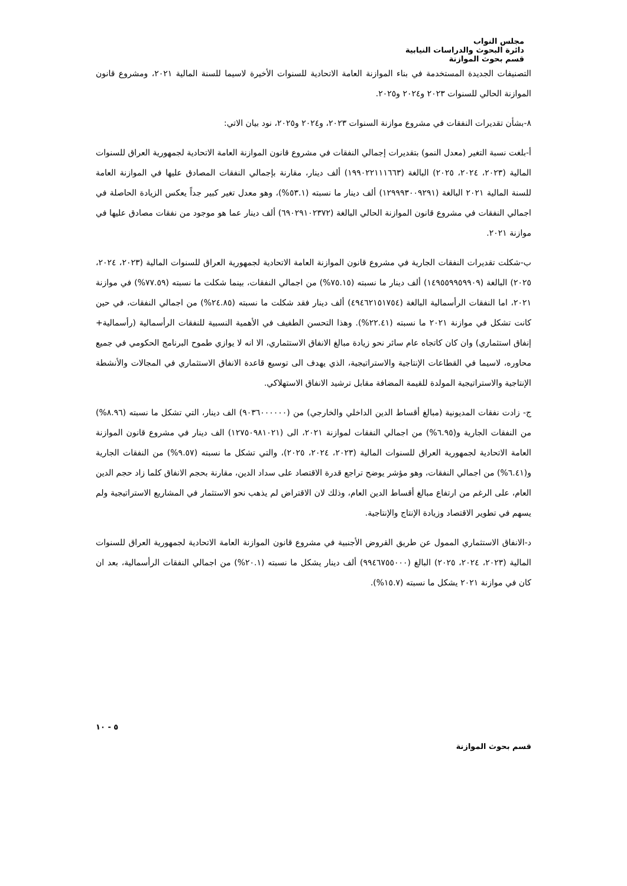مجلس النواب
دائرة البحوث والدراسات النيابية
قسم بحوث الموازنة
التصنيفات الجديدة المستخدمة في بناء الموازنة العامة الاتحادية للسنوات الأخيرة لاسيما للسنة المالية ٢٠٢١، ومشروع قانون الموازنة الحالي للسنوات ٢٠٢٣ و٢٠٢٤ و٢٠٢٥.
٨-بشأن تقديرات النفقات في مشروع موازنة السنوات ٢٠٢٣، و٢٠٢٤ و٢٠٢٥، نود بيان الاتي:
أ-بلغت نسبة التغير (معدل النمو) بتقديرات إجمالي النفقات في مشروع قانون الموازنة العامة الاتحادية لجمهورية العراق للسنوات المالية (٢٠٢٣، ٢٠٢٤، ٢٠٢٥) البالغة (١٩٩٠٢٢١١١٦٦٣) ألف دينار، مقارنة بإجمالي النفقات المصادق عليها في الموازنة العامة للسنة المالية ٢٠٢١ البالغة (١٢٩٩٩٣٠٠٩٢٩١) ألف دينار ما نسبته (٥٣.١%)، وهو معدل تغير كبير جداً يعكس الزيادة الحاصلة في اجمالي النفقات في مشروع قانون الموازنة الحالي البالغة (٦٩٠٢٩١٠٢٣٧٢) ألف دينار عما هو موجود من نفقات مصادق عليها في موازنة ٢٠٢١.
ب-شكلت تقديرات النفقات الجارية في مشروع قانون الموازنة العامة الاتحادية لجمهورية العراق للسنوات المالية (٢٠٢٣، ٢٠٢٤، ٢٠٢٥) البالغة (١٤٩٥٥٩٩٥٩٩٠٩) ألف دينار ما نسبته (٧٥.١٥%) من اجمالي النفقات، بينما شكلت ما نسبته (٧٧.٥٩%) في موازنة ٢٠٢١، اما النفقات الرأسمالية البالغة (٤٩٤٦٢١٥١٧٥٤) ألف دينار فقد شكلت ما نسبته (٢٤.٨٥%) من اجمالي النفقات، في حين كانت تشكل في موازنة ٢٠٢١ ما نسبته (٢٢.٤١%). وهذا التحسن الطفيف في الأهمية النسبية للنفقات الرأسمالية (رأسمالية+ إنفاق استثماري) وان كان كاتجاه عام سائر نحو زيادة مبالغ الانفاق الاستثماري، الا انه لا يوازي طموح البرنامج الحكومي في جميع محاوره، لاسيما في القطاعات الإنتاجية والاستراتيجية، الذي يهدف الى توسيع قاعدة الانفاق الاستثماري في المجالات والأنشطة الإنتاجية والاستراتيجية المولدة للقيمة المضافة مقابل ترشيد الانفاق الاستهلاكي.
ج- زادت نفقات المديونية (مبالغ أقساط الدين الداخلي والخارجي) من (٩٠٣٦٠٠٠٠٠٠) الف دينار، التي تشكل ما نسبته (٨.٩٦%) من النفقات الجارية و(٦.٩٥%) من اجمالي النفقات لموازنة ٢٠٢١، الى (١٢٧٥٠٩٨١٠٢١) الف دينار في مشروع قانون الموازنة العامة الاتحادية لجمهورية العراق للسنوات المالية (٢٠٢٣، ٢٠٢٤، ٢٠٢٥)، والتي تشكل ما نسبته (٩.٥٧%) من النفقات الجارية و(٦.٤١%) من اجمالي النفقات، وهو مؤشر يوضح تراجع قدرة الاقتصاد على سداد الدين، مقارنة بحجم الانفاق كلما زاد حجم الدين العام، على الرغم من ارتفاع مبالغ أقساط الدين العام، وذلك لان الاقتراض لم يذهب نحو الاستثمار في المشاريع الاستراتيجية ولم يسهم في تطوير الاقتصاد وزيادة الإنتاج والإنتاجية.
د-الانفاق الاستثماري الممول عن طريق القروض الأجنبية في مشروع قانون الموازنة العامة الاتحادية لجمهورية العراق للسنوات المالية (٢٠٢٣، ٢٠٢٤، ٢٠٢٥) البالغ (٩٩٤٦٧٥٥٠٠٠) ألف دينار يشكل ما نسبته (٢٠.١%) من اجمالي النفقات الرأسمالية، بعد ان كان في موازنة ٢٠٢١ يشكل ما نسبته (١٥.٧%).
٥ - ١٠
قسم بحوث الموازنة